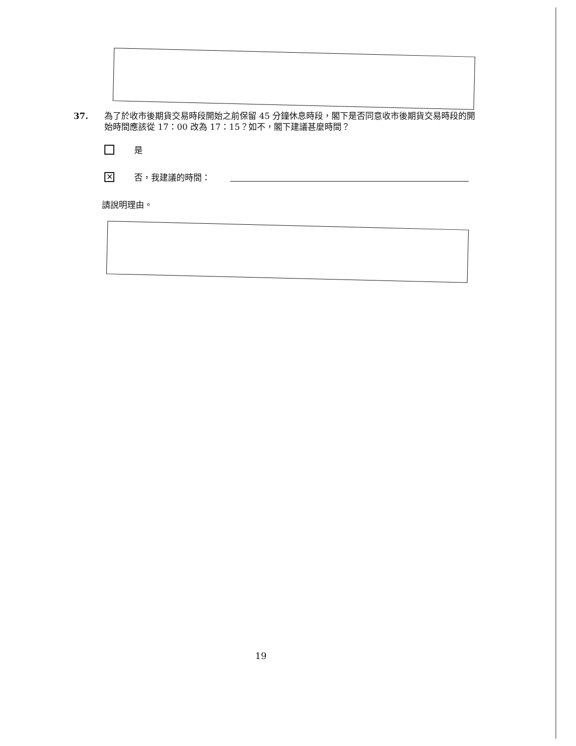37. 為了於收市後期貨交易時段開始之前保留 45 分鐘休息時段，閣下是否同意收市後期貨交易時段的開始時間應該從 17：00 改為 17：15？如不，閣下建議甚麼時間？
是
✕
否，我建議的時間：
請說明理由。
19